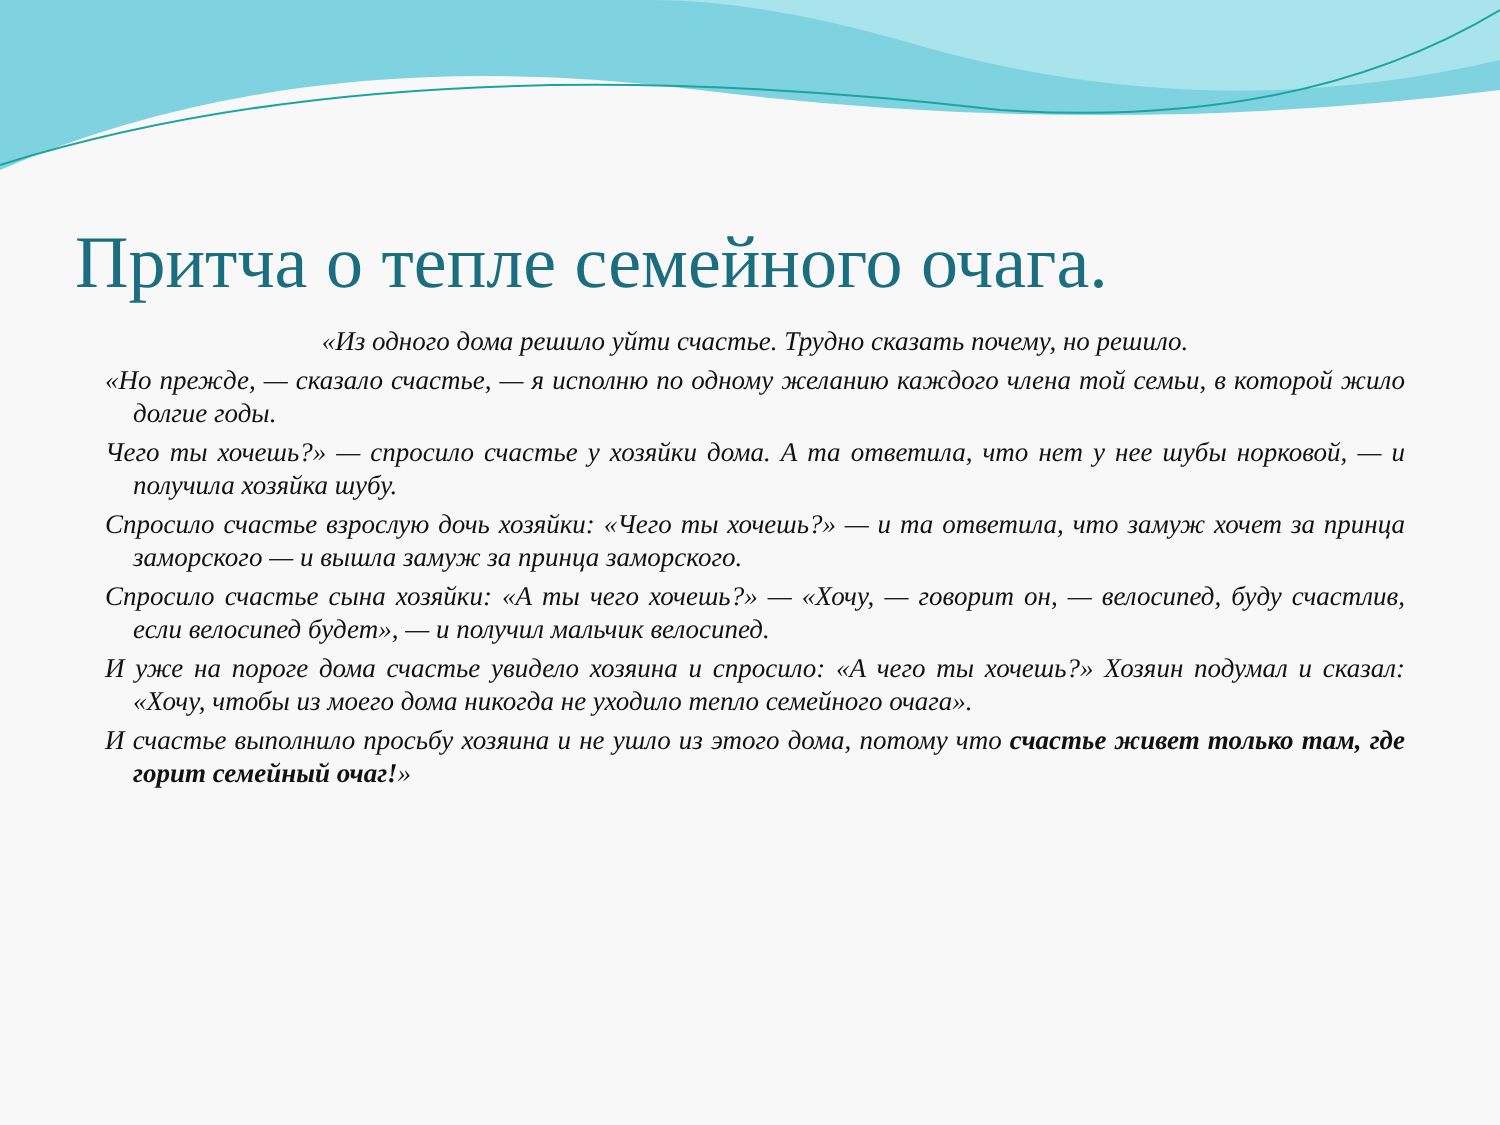Притча о тепле семейного очага.
«Из одного дома решило уйти счастье. Трудно сказать почему, но решило.
«Но прежде, — сказало счастье, — я исполню по одному желанию каждого члена той семьи, в которой жило долгие годы.
Чего ты хочешь?» — спросило счастье у хозяйки дома. А та ответила, что нет у нее шубы норковой, — и получила хозяйка шубу.
Спросило счастье взрослую дочь хозяйки: «Чего ты хочешь?» — и та ответила, что замуж хочет за принца заморского — и вышла замуж за принца заморского.
Спросило счастье сына хозяйки: «А ты чего хочешь?» — «Хочу, — говорит он, — велосипед, буду счастлив, если велосипед будет», — и получил мальчик велосипед.
И уже на пороге дома счастье увидело хозяина и спросило: «А чего ты хочешь?» Хозяин подумал и сказал: «Хочу, чтобы из моего дома никогда не уходило тепло семейного очага».
И счастье выполнило просьбу хозяина и не ушло из этого дома, потому что счастье живет только там, где горит семейный очаг!»